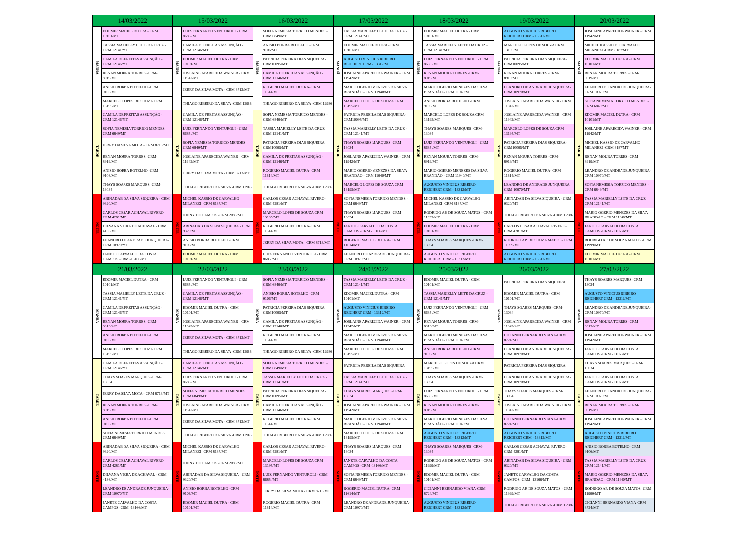| 14/03/2022 | | 15/03/2022 | | 16/03/2022 | | 17/03/2022 | | 18/03/2022 | | 19/03/2022 | | 20/03/2022 | |
| --- | --- | --- | --- | --- | --- | --- | --- | --- | --- | --- | --- | --- | --- |
| MANHÃ | EDOMIR MACIEL DUTRA - CRM 10101/MT | MANHÃ | LUIZ FERNANDO VENTUROLI - CRM 8685 /MT | MANHÃ | SOFIA NEMESIA TORRICO MENDES -CRM 6849/MT | MANHÃ | TASSIA MARIELLY LEITE DA CRUZ - CRM 12141/MT | MANHÃ | EDOMIR MACIEL DUTRA - CRM 10101/MT | MANHÃ | AUGUSTO VINICIUS RIBEIRO REICHERT CRM - 13312/MT | MANHÃ | JOSLAINE APARECIDA WAINER - CRM 11942/MT |
| | TASSIA MARIELLY LEITE DA CRUZ - CRM 12141/MT | | CAMILA DE FREITAS ASSUNÇÃO - CRM 12146/MT | | ANISIO BORBA BOTELHO -CRM 9106/MT | | EDOMIR MACIEL DUTRA - CRM 10101/MT | | TASSIA MARIELLY LEITE DA CRUZ - CRM 12141/MT | | MARCELO LOPES DE SOUZA CRM 13195/MT | | MICHEL KASSIO DE CARVALHO MILANEZI -CRM 8187/MT |
| | CAMILA DE FREITAS ASSUNÇÃO - CRM 12146/MT | | EDOMIR MACIEL DUTRA - CRM 10101/MT | | PATRICIA PEREIRA DIAS SIQUEIRA- CRM10095/MT | | AUGUSTO VINICIUS RIBEIRO REICHERT CRM - 13312/MT | | LUIZ FERNANDO VENTUROLI - CRM 8685 /MT | | PATRICIA PEREIRA DIAS SIQUEIRA- CRM10095/MT | | EDOMIR MACIEL DUTRA - CRM 10101/MT |
| | RENAN MOURA TORRES -CRM- 8919/MT | | JOSLAINE APARECIDA WAINER - CRM 11942/MT | | CAMILA DE FREITAS ASSUNÇÃO - CRM 12146/MT | | JOSLAINE APARECIDA WAINER - CRM 11942/MT | | RENAN MOURA TORRES -CRM- 8919/MT | | RENAN MOURA TORRES -CRM- 8919/MT | | RENAN MOURA TORRES -CRM- 8919/MT |
| | ANISIO BORBA BOTELHO -CRM 9106/MT | | JERRY DA SILVA MOTA - CRM 8713/MT | | ROGERIO MACIEL DUTRA- CRM 11614/MT | | MARIO OGERIO MENEZES DA SILVA BRANDÃO - CRM 11940/MT | | MARIO OGERIO MENEZES DA SILVA BRANDÃO - CRM 11940/MT | | LEANDRO DE ANDRADE JUNQUEIRA- CRM 10970/MT | | LEANDRO DE ANDRADE JUNQUEIRA- CRM 10970/MT |
| | MARCELO LOPES DE SOUZA CRM 13195/MT | | THIAGO RIBEIRO DA SILVA -CRM 12986 | | THIAGO RIBEIRO DA SILVA -CRM 12986 | | MARCELO LOPES DE SOUZA CRM 13195/MT | | ANISIO BORBA BOTELHO -CRM 9106/MT | | JOSLAINE APARECIDA WAINER - CRM 11942/MT | | SOFIA NEMESIA TORRICO MENDES - CRM 6849/MT |
| TARDE | CAMILA DE FREITAS ASSUNÇÃO - CRM 12146/MT | TARDE | CAMILA DE FREITAS ASSUNÇÃO - CRM 12146/MT | TARDE | SOFIA NEMESIA TORRICO MENDES -CRM 6849/MT | TARDE | PATRICIA PEREIRA DIAS SIQUEIRA- CRM10095/MT | TARDE | MARCELO LOPES DE SOUZA CRM 13195/MT | TARDE | JOSLAINE APARECIDA WAINER - CRM 11942/MT | TARDE | EDOMIR MACIEL DUTRA - CRM 10101/MT |
| | SOFIA NEMESIA TORRICO MENDES CRM 6849/MT | | LUIZ FERNANDO VENTUROLI - CRM 8685 /MT | | TASSIA MARIELLY LEITE DA CRUZ - CRM 12141/MT | | TASSIA MARIELLY LEITE DA CRUZ - CRM 12141/MT | | THAYS SOARES MARQUES -CRM- 13034 | | MARCELO LOPES DE SOUZA CRM 13195/MT | | JOSLAINE APARECIDA WAINER - CRM 11942/MT |
| | JERRY DA SILVA MOTA - CRM 8713/MT | | SOFIA NEMESIA TORRICO MENDES CRM 6849/MT | | PATRICIA PEREIRA DIAS SIQUEIRA- CRM10095/MT | | THAYS SOARES MARQUES -CRM- 13034 | | LUIZ FERNANDO VENTUROLI - CRM 8685 /MT | | PATRICIA PEREIRA DIAS SIQUEIRA- CRM10095/MT | | MICHEL KASSIO DE CARVALHO MILANEZI -CRM 8187/MT |
| | RENAN MOURA TORRES -CRM- 8919/MT | | JOSLAINE APARECIDA WAINER - CRM 11942/MT | | CAMILA DE FREITAS ASSUNÇÃO - CRM 12146/MT | | JOSLAINE APARECIDA WAINER - CRM 11942/MT | | RENAN MOURA TORRES -CRM- 8919/MT | | RENAN MOURA TORRES -CRM- 8919/MT | | RENAN MOURA TORRES -CRM- 8919/MT |
| | ANISIO BORBA BOTELHO -CRM 9106/MT | | JERRY DA SILVA MOTA - CRM 8713/MT | | ROGERIO MACIEL DUTRA- CRM 11614/MT | | MARIO OGERIO MENEZES DA SILVA BRANDÃO - CRM 11940/MT | | MARIO OGERIO MENEZES DA SILVA BRANDÃO - CRM 11940/MT | | ROGERIO MACIEL DUTRA- CRM 11614/MT | | LEANDRO DE ANDRADE JUNQUEIRA- CRM 10970/MT |
| | THAYS SOARES MARQUES -CRM- 13034 | | THIAGO RIBEIRO DA SILVA -CRM 12986 | | THIAGO RIBEIRO DA SILVA -CRM 12986 | | MARCELO LOPES DE SOUZA CRM 13195/MT | | AUGUSTO VINICIUS RIBEIRO REICHERT CRM - 13312/MT | | LEANDRO DE ANDRADE JUNQUEIRA- CRM 10970/MT | | SOFIA NEMESIA TORRICO MENDES - CRM 6849/MT |
| NOITE | ABINADAB DA SILVA SIQUEIRA - CRM 9320/MT | NOITE | MICHEL KASSIO DE CARVALHO MILANEZI -CRM 8187/MT | NOITE | CARLOS CESAR ACHAVAL RIVERO- CRM 4281/MT | NOITE | SOFIA NEMESIA TORRICO MENDES -CRM 6849/MT | NOITE | MICHEL KASSIO DE CARVALHO MILANEZI -CRM 8187/MT | NOITE | ABINADAB DA SILVA SIQUEIRA - CRM 9320/MT | NOITE | TASSIA MARIELLY LEITE DA CRUZ - CRM 12141/MT |
| | CARLOS CESAR ACHAVAL RIVERO- CRM 4281/MT | | JOENY DE CAMPOS -CRM 2083/MT | | MARCELO LOPES DE SOUZA CRM 13195/MT | | THAYS SOARES MARQUES -CRM- 13034 | | RODRIGO AP. DE SOUZA MATOS - CRM 11999/MT | | THIAGO RIBEIRO DA SILVA -CRM 12986 | | MARIO OGERIO MENEZES DA SILVA BRANDÃO - CRM 11940/MT |
| | DILVANA VIERA DE ACHAVAL - CRM 4136/MT | | ABINADAB DA SILVA SIQUEIRA - CRM 9320/MT | | ROGERIO MACIEL DUTRA- CRM 11614/MT | | JANETE CARVALHO DA COSTA CAMPOS -CRM -13166/MT | | EDOMIR MACIEL DUTRA - CRM 10101/MT | | CARLOS CESAR ACHAVAL RIVERO- CRM 4281/MT | | JANETE CARVALHO DA COSTA CAMPOS -CRM -13166/MT |
| | LEANDRO DE ANDRADE JUNQUEIRA- CRM 10970/MT | | ANISIO BORBA BOTELHO -CRM 9106/MT | | JERRY DA SILVA MOTA - CRM 8713/MT | | ROGERIO MACIEL DUTRA- CRM 11614/MT | | THAYS SOARES MARQUES -CRM- 13034 | | RODRIGO AP. DE SOUZA MATOS - CRM 11999/MT | | RODRIGO AP. DE SOUZA MATOS -CRM 11999/MT |
| | JANETE CARVALHO DA COSTA CAMPOS -CRM -13166/MT | | EDOMIR MACIEL DUTRA - CRM 10101/MT | | LUIZ FERNANDO VENTUROLI - CRM 8685 /MT | | LEANDRO DE ANDRADE JUNQUEIRA- CRM 10970/MT | | AUGUSTO VINICIUS RIBEIRO REICHERT CRM - 13312/MT | | AUGUSTO VINICIUS RIBEIRO REICHERT CRM - 13312/MT | | EDOMIR MACIEL DUTRA - CRM 10101/MT |
| 21/03/2022 | | 22/03/2022 | | 23/03/2022 | | 24/03/2022 | | 25/03/2022 | | 26/03/2022 | | 27/03/2022 | |
| MANHÃ | EDOMIR MACIEL DUTRA - CRM 10101/MT | MANHÃ | LUIZ FERNANDO VENTUROLI - CRM 8685 /MT | MANHÃ | SOFIA NEMESIA TORRICO MENDES -CRM 6849/MT | MANHÃ | TASSIA MARIELLY LEITE DA CRUZ - CRM 12141/MT | MANHÃ | EDOMIR MACIEL DUTRA - CRM 10101/MT | MANHÃ | PATRICIA PEREIRA DIAS SIQUEIRA | MANHÃ | THAYS SOARES MARQUES -CRM- 13034 |
| | TASSIA MARIELLY LEITE DA CRUZ - CRM 12141/MT | | CAMILA DE FREITAS ASSUNÇÃO - CRM 12146/MT | | ANISIO BORBA BOTELHO -CRM 9106/MT | | EDOMIR MACIEL DUTRA - CRM 10101/MT | | TASSIA MARIELLY LEITE DA CRUZ - CRM 12141/MT | | EDOMIR MACIEL DUTRA - CRM 10101/MT | | AUGUSTO VINICIUS RIBEIRO REICHERT CRM - 13312/MT |
| | CAMILA DE FREITAS ASSUNÇÃO - CRM 12146/MT | | EDOMIR MACIEL DUTRA - CRM 10101/MT | | PATRICIA PEREIRA DIAS SIQUEIRA- CRM10095/MT | | AUGUSTO VINICIUS RIBEIRO REICHERT CRM - 13312/MT | | LUIZ FERNANDO VENTUROLI - CRM 8685 /MT | | THAYS SOARES MARQUES -CRM- 13034 | | LEANDRO DE ANDRADE JUNQUEIRA- CRM 10970/MT |
| | RENAN MOURA TORRES -CRM- 8919/MT | | JOSLAINE APARECIDA WAINER - CRM 11942/MT | | CAMILA DE FREITAS ASSUNÇÃO - CRM 12146/MT | | JOSLAINE APARECIDA WAINER - CRM 11942/MT | | RENAN MOURA TORRES -CRM- 8919/MT | | JOSLAINE APARECIDA WAINER - CRM 11942/MT | | RENAN MOURA TORRES -CRM- 8919/MT |
| | ANISIO BORBA BOTELHO -CRM 9106/MT | | JERRY DA SILVA MOTA - CRM 8713/MT | | ROGERIO MACIEL DUTRA- CRM 11614/MT | | MARIO OGERIO MENEZES DA SILVA BRANDÃO - CRM 11940/MT | | MARIO OGERIO MENEZES DA SILVA BRANDÃO - CRM 11940/MT | | CICIANNI BERNARDO VIANA-CRM 8724/MT | | JOSLAINE APARECIDA WAINER - CRM 11942/MT |
| | MARCELO LOPES DE SOUZA CRM 13195/MT | | THIAGO RIBEIRO DA SILVA -CRM 12986 | | THIAGO RIBEIRO DA SILVA -CRM 12986 | | MARCELO LOPES DE SOUZA CRM 13195/MT | | ANISIO BORBA BOTELHO -CRM 9106/MT | | LEANDRO DE ANDRADE JUNQUEIRA- CRM 10970/MT | | JANETE CARVALHO DA COSTA CAMPOS -CRM -13166/MT |
| TARDE | CAMILA DE FREITAS ASSUNÇÃO - CRM 12146/MT | TARDE | CAMILA DE FREITAS ASSUNÇÃO - CRM 12146/MT | TARDE | SOFIA NEMESIA TORRICO MENDES -CRM 6849/MT | TARDE | PATRICIA PEREIRA DIAS SIQUEIRA | TARDE | MARCELO LOPES DE SOUZA CRM 13195/MT | TARDE | PATRICIA PEREIRA DIAS SIQUEIRA | TARDE | THAYS SOARES MARQUES -CRM- 13034 |
| | THAYS SOARES MARQUES -CRM- 13034 | | LUIZ FERNANDO VENTUROLI - CRM 8685 /MT | | TASSIA MARIELLY LEITE DA CRUZ - CRM 12141/MT | | TASSIA MARIELLY LEITE DA CRUZ - CRM 12141/MT | | THAYS SOARES MARQUES -CRM- 13034 | | LEANDRO DE ANDRADE JUNQUEIRA- CRM 10970/MT | | JANETE CARVALHO DA COSTA CAMPOS -CRM -13166/MT |
| | JERRY DA SILVA MOTA - CRM 8713/MT | | SOFIA NEMESIA TORRICO MENDES CRM 6849/MT | | PATRICIA PEREIRA DIAS SIQUEIRA- CRM10095/MT | | THAYS SOARES MARQUES -CRM- 13034 | | LUIZ FERNANDO VENTUROLI - CRM 8685 /MT | | THAYS SOARES MARQUES -CRM- 13034 | | LEANDRO DE ANDRADE JUNQUEIRA- CRM 10970/MT |
| | RENAN MOURA TORRES -CRM- 8919/MT | | JOSLAINE APARECIDA WAINER - CRM 11942/MT | | CAMILA DE FREITAS ASSUNÇÃO - CRM 12146/MT | | JOSLAINE APARECIDA WAINER - CRM 11942/MT | | RENAN MOURA TORRES -CRM- 8919/MT | | JOSLAINE APARECIDA WAINER - CRM 11942/MT | | RENAN MOURA TORRES -CRM- 8919/MT |
| | ANISIO BORBA BOTELHO -CRM 9106/MT | | JERRY DA SILVA MOTA - CRM 8713/MT | | ROGERIO MACIEL DUTRA- CRM 11614/MT | | MARIO OGERIO MENEZES DA SILVA BRANDÃO - CRM 11940/MT | | MARIO OGERIO MENEZES DA SILVA BRANDÃO - CRM 11940/MT | | CICIANNI BERNARDO VIANA-CRM 8724/MT | | JOSLAINE APARECIDA WAINER - CRM 11942/MT |
| | SOFIA NEMESIA TORRICO MENDES CRM 6849/MT | | THIAGO RIBEIRO DA SILVA -CRM 12986 | | THIAGO RIBEIRO DA SILVA -CRM 12986 | | MARCELO LOPES DE SOUZA CRM 13195/MT | | AUGUSTO VINICIUS RIBEIRO REICHERT CRM - 13312/MT | | AUGUSTO VINICIUS RIBEIRO REICHERT CRM - 13312/MT | | AUGUSTO VINICIUS RIBEIRO REICHERT CRM - 13312/MT |
| NOITE | ABINADAB DA SILVA SIQUEIRA - CRM 9320/MT | NOITE | MICHEL KASSIO DE CARVALHO MILANEZI -CRM 8187/MT | NOITE | CARLOS CESAR ACHAVAL RIVERO- CRM 4281/MT | NOITE | THAYS SOARES MARQUES -CRM- 13034 | NOITE | THAYS SOARES MARQUES -CRM- 13034 | NOITE | CARLOS CESAR ACHAVAL RIVERO- CRM 4281/MT | NOITE | ANISIO BORBA BOTELHO -CRM 9106/MT |
| | CARLOS CESAR ACHAVAL RIVERO- CRM 4281/MT | | JOENY DE CAMPOS -CRM 2083/MT | | MARCELO LOPES DE SOUZA CRM 13195/MT | | JANETE CARVALHO DA COSTA CAMPOS -CRM -13166/MT | | RODRIGO AP. DE SOUZA MATOS - CRM 11999/MT | | ABINADAB DA SILVA SIQUEIRA - CRM 9320/MT | | TASSIA MARIELLY LEITE DA CRUZ - CRM 12141/MT |
| | DILVANA VIERA DE ACHAVAL - CRM 4136/MT | | ABINADAB DA SILVA SIQUEIRA - CRM 9320/MT | | LUIZ FERNANDO VENTUROLI - CRM 8685 /MT | | SOFIA NEMESIA TORRICO MENDES -CRM 6849/MT | | EDOMIR MACIEL DUTRA - CRM 10101/MT | | JANETE CARVALHO DA COSTA CAMPOS -CRM -13166/MT | | MARIO OGERIO MENEZES DA SILVA BRANDÃO - CRM 11940/MT |
| | LEANDRO DE ANDRADE JUNQUEIRA- CRM 10970/MT | | ANISIO BORBA BOTELHO -CRM 9106/MT | | JERRY DA SILVA MOTA - CRM 8713/MT | | ROGERIO MACIEL DUTRA- CRM 11614/MT | | CICIANNI BERNARDO VIANA-CRM 8724/MT | | RODRIGO AP. DE SOUZA MATOS - CRM 11999/MT | | RODRIGO AP. DE SOUZA MATOS -CRM 11999/MT |
| | JANETE CARVALHO DA COSTA CAMPOS -CRM -13166/MT | | EDOMIR MACIEL DUTRA - CRM 10101/MT | | ROGERIO MACIEL DUTRA- CRM 11614/MT | | LEANDRO DE ANDRADE JUNQUEIRA- CRM 10970/MT | | AUGUSTO VINICIUS RIBEIRO REICHERT CRM - 13312/MT | | THIAGO RIBEIRO DA SILVA -CRM 12986 | | CICIANNI BERNARDO VIANA-CRM 8724/MT |